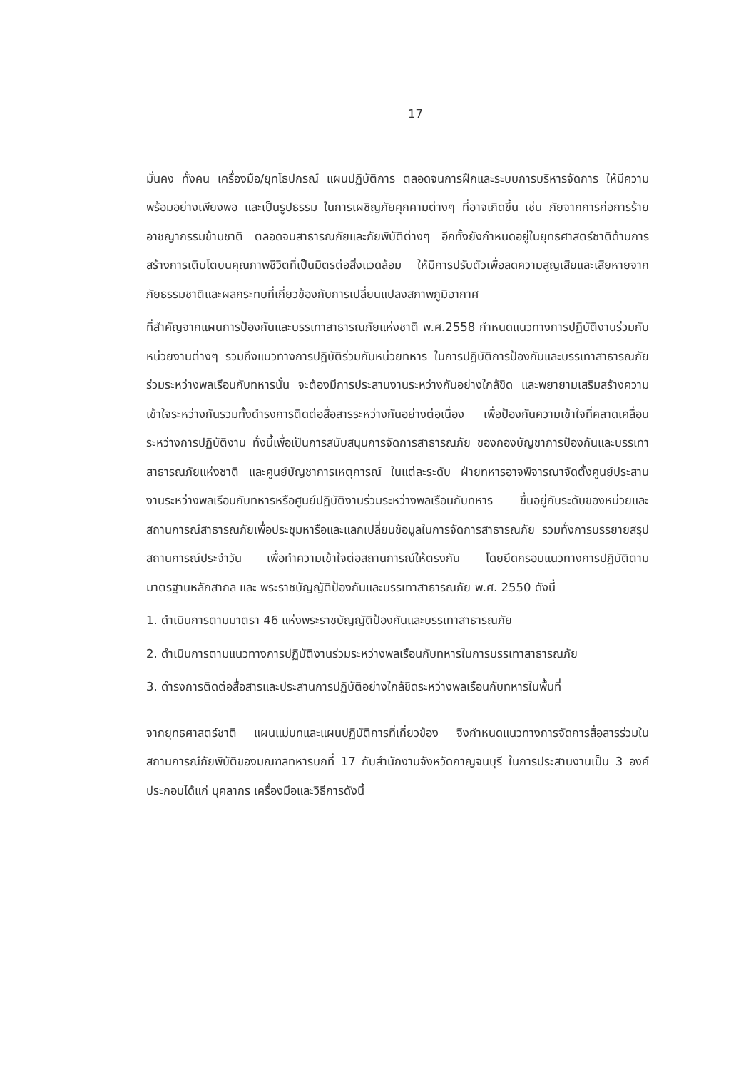17
มั่นคง ทั้งคน เครื่องมือ/ยุทโธปกรณ์ แผนปฏิบัติการ ตลอดจนการฝึกและระบบการบริหารจัดการ ให้มีความพร้อมอย่างเพียงพอ และเป็นรูปธรรม ในการเผชิญภัยคุกคามต่างๆ ที่อาจเกิดขึ้น เช่น ภัยจากการก่อการร้าย อาชญากรรมข้ามชาติ ตลอดจนสาธารณภัยและภัยพิบัติต่างๆ อีกทั้งยังกำหนดอยู่ในยุทธศาสตร์ชาติด้านการสร้างการเติบโตบนคุณภาพชีวิตที่เป็นมิตรต่อสิ่งแวดล้อม ให้มีการปรับตัวเพื่อลดความสูญเสียและเสียหายจากภัยธรรมชาติและผลกระทบที่เกี่ยวข้องกับการเปลี่ยนแปลงสภาพภูมิอากาศ
ที่สำคัญจากแผนการป้องกันและบรรเทาสาธารณภัยแห่งชาติ พ.ศ.2558 กำหนดแนวทางการปฏิบัติงานร่วมกับหน่วยงานต่างๆ รวมถึงแนวทางการปฏิบัติร่วมกับหน่วยทหาร ในการปฏิบัติการป้องกันและบรรเทาสาธารณภัยร่วมระหว่างพลเรือนกับทหารนั้น จะต้องมีการประสานงานระหว่างกันอย่างใกล้ชิด และพยายามเสริมสร้างความเข้าใจระหว่างกันรวมทั้งดำรงการติดต่อสื่อสารระหว่างกันอย่างต่อเนื่อง เพื่อป้องกันความเข้าใจที่คลาดเคลื่อนระหว่างการปฏิบัติงาน ทั้งนี้เพื่อเป็นการสนับสนุนการจัดการสาธารณภัย ของกองบัญชาการป้องกันและบรรเทาสาธารณภัยแห่งชาติ และศูนย์บัญชาการเหตุการณ์ ในแต่ละระดับ ฝ่ายทหารอาจพิจารณาจัดตั้งศูนย์ประสานงานระหว่างพลเรือนกับทหารหรือศูนย์ปฏิบัติงานร่วมระหว่างพลเรือนกับทหาร ขึ้นอยู่กับระดับของหน่วยและสถานการณ์สาธารณภัยเพื่อประชุมหารือและแลกเปลี่ยนข้อมูลในการจัดการสาธารณภัย รวมทั้งการบรรยายสรุปสถานการณ์ประจำวัน เพื่อทำความเข้าใจต่อสถานการณ์ให้ตรงกัน โดยยึดกรอบแนวทางการปฏิบัติตามมาตรฐานหลักสากล และ พระราชบัญญัติป้องกันและบรรเทาสาธารณภัย พ.ศ. 2550 ดังนี้
1. ดำเนินการตามมาตรา 46 แห่งพระราชบัญญัติป้องกันและบรรเทาสาธารณภัย
2. ดำเนินการตามแนวทางการปฏิบัติงานร่วมระหว่างพลเรือนกับทหารในการบรรเทาสาธารณภัย
3. ดำรงการติดต่อสื่อสารและประสานการปฏิบัติอย่างใกล้ชิดระหว่างพลเรือนกับทหารในพื้นที่
จากยุทธศาสตร์ชาติ แผนแม่บทและแผนปฏิบัติการที่เกี่ยวข้อง จึงกำหนดแนวทางการจัดการสื่อสารร่วมในสถานการณ์ภัยพิบัติของมณฑลทหารบกที่ 17 กับสำนักงานจังหวัดกาญจนบุรี ในการประสานงานเป็น 3 องค์ประกอบได้แก่ บุคลากร เครื่องมือและวิธีการดังนี้